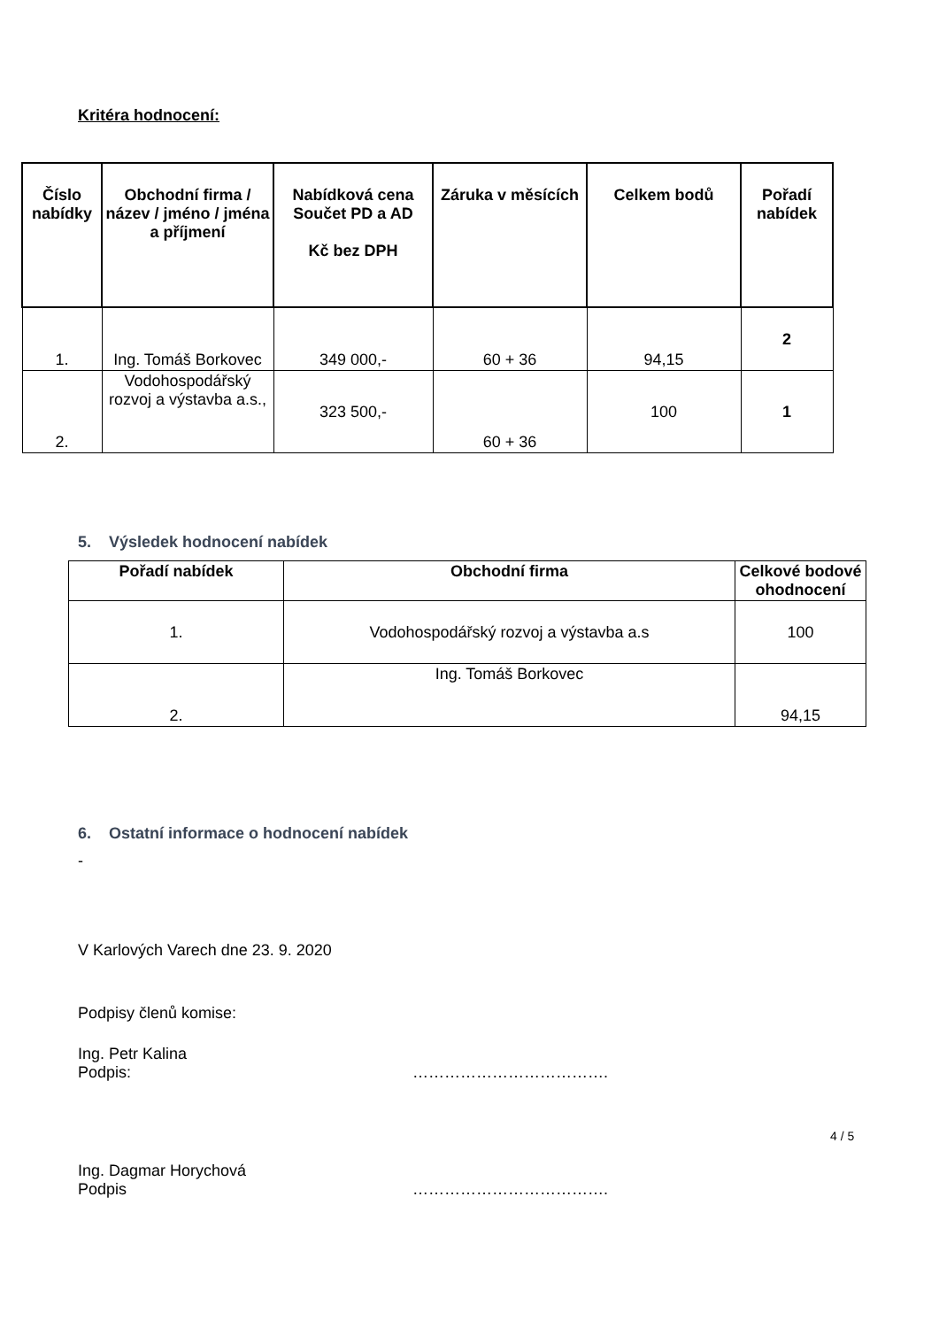Kritéra hodnocení:
| Číslo nabídky | Obchodní firma / název / jméno / jména a příjmení | Nabídková cena Součet PD a AD Kč bez DPH | Záruka v měsících | Celkem bodů | Pořadí nabídek |
| --- | --- | --- | --- | --- | --- |
| 1. | Ing. Tomáš Borkovec | 349 000,- | 60 + 36 | 94,15 | 2 |
| 2. | Vodohospodářský rozvoj a výstavba a.s., | 323 500,- | 60 + 36 | 100 | 1 |
5. Výsledek hodnocení nabídek
| Pořadí nabídek | Obchodní firma | Celkové bodové ohodnocení |
| --- | --- | --- |
| 1. | Vodohospodářský rozvoj a výstavba a.s | 100 |
| 2. | Ing. Tomáš Borkovec | 94,15 |
6. Ostatní informace o hodnocení nabídek
-
V Karlových Varech dne 23. 9. 2020
Podpisy členů komise:
Ing. Petr Kalina
Podpis: ……………………………….
Ing. Dagmar Horychová
Podpis ……………………………….
4 / 5